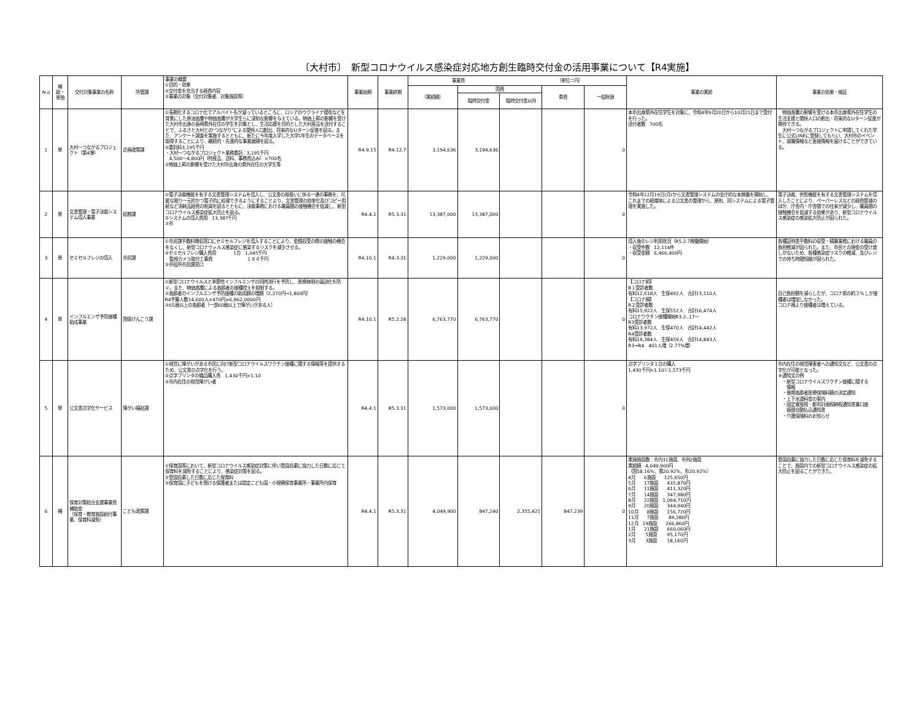〔大村市〕　新型コロナウイルス感染症対応地方創生臨時交付金の活用事業について【R4実施】
| N o | 補助・単独 | 交付対象事業の名称 | 所管課 | 事業の概要 ①目的・効果 ②交付金を充当する経費内容 ③事業の対象（交付対象者、対象施設等） | 事業始期 | 事業終期 | 事業費 （単位＝円） | | | | | 事業の実績 | 事業の効果・検証 |
| --- | --- | --- | --- | --- | --- | --- | --- | --- | --- | --- | --- | --- | --- |
| | | | | | | | （実績額） | 国費 | | 県費 | 一般財源 | | |
| | | | | | | | | 臨時交付金 | 臨時交付金以外 | | | | |
| 1 | 単 | 大村～つながるプロジェクト（第4弾） | 企画政策課 | ①長期化するコロナ化でアルバイト先が減っているところに、ロシアのウクライナ侵攻などを背景にした原油高騰や物価高騰が大学生らに深刻な影響を与えている。物価上昇の影響を受けた大村市出身の長崎県外在住の学生を対象とし、生活応援を目的とした大村産品を送付することで、ふるさと大村との"つながり"による関係人口創出、将来的なUターン促進を図る。また、アンケート調査を実施するとともに、新たに今年度入学した大学1年生のデータベースを取得することにより、継続的・先進的な事業展開を図る。 ②委託料3,195千円 ・大村～つながるプロジェクト業務委託：3,195千円 4,500～4,800円（特産品、送料、事務費込み）×700名 ③物価上昇の影響を受けた大村市出身の県外在住の大学生等 | R4.9.15 | R4.12.7 | 3,194,636 | 3,194,636 | | | 0 | 本市出身県外在住学生を対象に、令和4年9月20日から10月21日まで受付を行った。 送付者数 700名 | 物価高騰の影響を受ける本市出身県外在住学生の生活支援と関係人口の創出・将来的なUターン促進が期待できる。 大村～つながるプロジェクトに申請してくれた学生に公式LINEに登録してもらい、大村市のイベント、就職情報など直接情報を届けることができている。 |
| 2 | 単 | 文書管理・電子決裁システム導入事業 | 総務課 | ①電子決裁機能を有する文書管理システムを導入し、公文書の取扱いに係る一連の事務を、可能な限り一元的かつ電子的に処理できるようにすることより、文書管理の効率化及びコピー用紙など消耗品経費の削減を図るとともに、決裁事務における職員間の接触機会を低減し、新型コロナウイルス感染症拡大防止を図る。 ②システムの導入費用 13,387千円 ③市 | R4.4.1 | R5.3.31 | 13,387,000 | 13,387,000 | | | 0 | 令和4年12月19日(月)から文書管理システムの全庁的な本稼働を開始し、これまでの紙媒体による公文書の管理から、原則、同システムによる電子管理を実施した。 | 電子決裁、供覧機能を有する文書管理システムを導入したことにより、ペーパーレスなどの経費節減のほか、庁舎内・庁舎間での往来が減少し、職員間の接触機会を低減する効果があり、新型コロナウイルス感染症の感染拡大防止が図られた。 |
| 3 | 単 | セミセルフレジの導入 | 市民課 | ①市民課手数料徴収窓口にセミセルフレジを導入することにより、金銭収受の際の接触の機会をなくし、新型コロナウィルス感染症に感染するリスクを減少させる。 ②セミセルフレジ購入費用 1台 1,045千円 監視カメラ取付工事費 １８４千円 ③市役所市民課窓口 | R4.10.1 | R4.3.31 | 1,229,000 | 1,229,000 | | | 0 | 導入後のレジ利用状況（R5.2.7稼働開始） ・収受件数 12,114件 ・収受金額 6,466,400円 | 各種証明書手数料の収受・精算業務における職員の負担軽減が図られた。また、市民との現金の受け渡しがないため、各種感染症リスクの軽減、及びレジでの待ち時間短縮が図られた。 |
| 4 | 単 | インフルエンザ予防接種助成事業 | 国保けんこう課 | ①新型コロナウイルスと季節性インフルエンザの同時流行を予防し、医療体制の逼迫化を防ぐ。また、物価高騰による高齢者の接種控えを抑制する。 ②高齢者のインフルエンザ予防接種の助成額の増額（2,270円→1,800円） R4予算人数14,600人×470円=6,862,0000円 ③65歳以上の高齢者（一部60歳以上で障がいがある人） | R4.10.1 | R5.2.28 | 6,763,770 | 6,763,770 | | | 0 | 【コロナ前】 R１受診者数 有料12,618人 生保492人 合計13,110人 【コロナ禍】 R２受診者数 有料15,922人 生保552人 合計16,474人 コロナワクチン接種開始R3.2..17～ R3受診者数 有料13,972人 生保470人 合計14,442人 R4受診者数 有料14,384人 生保459人 合計14,843人 R3→R4 401人増（2.77%増） | 自己負担額を減らしたが、コロナ前の約３%しか接種者は増加しなかった。 コロナ禍より接種者は増えている。 |
| 5 | 単 | 公文書点字化サービス | 障がい福祉課 | ①視覚に障がいがある市民に向け新型コロナウイルスワクチン接種に関する情報等を提供するため、公文書の点字化を行う。 ②点字プリンタの備品購入費 1,430千円×1.10 ③市内在住の視覚障がい者 | R4.4.1 | R5.3.31 | 1,573,000 | 1,573,000 | | | 0 | 点字プリンタ１台の購入 1,430千円×1.10＝1,573千円 | 市内在住の視覚障害者への通知文など、公文書の点字化が可能となった。 ※通知文の例 ・新型コロナウイルスワクチン接種に関する 情報 ・後期高齢者医療保険料額の決定通知 ・上下水道料金の案内 ・固定資産税・都市計画税納税通知書兼口座 振替自動払込通知書 ・介護保険料のお知らせ |
| 6 | 補 | 保育対策総合支援事業費補助金 （保育・教育施設給付事業、保育料減免） | こども政策課 | ①保育園等において、新型コロナウイルス感染症対策に伴い登園自粛に協力した日数に応じて保育料を減免することにより、感染症対策を図る。 ②登園自粛した日数に応じた保育料 ③保育園に子どもを預ける保護者または認定こども園・小規模保育事業所・事業所内保育 | R4.4.1 | R5.3.31 | 4,049,900 | 847,240 | 2,355,421 | 847,239 | 0 | 実施施設数：市内31施設、市外2施設 実績額 4,049,900円 （国58.16%、県20.92%、市20.92%） 4月 6施設 125,650円 5月 17施設 435,870円 6月 11施設 411,320円 7月 14施設 347,980円 8月 22施設 1,064,710円 9月 20施設 344,940円 10月 8施設 156,720円 11月 7施設 89,280円 12月 19施設 266,860円 1月 21施設 660,060円 2月 5施設 95,170円 3月 3施設 18,160円 | 登園自粛に協力した日数に応じた保育料を減免することで、施設内での新型コロナウイルス感染症の拡大防止を図ることができた。 |